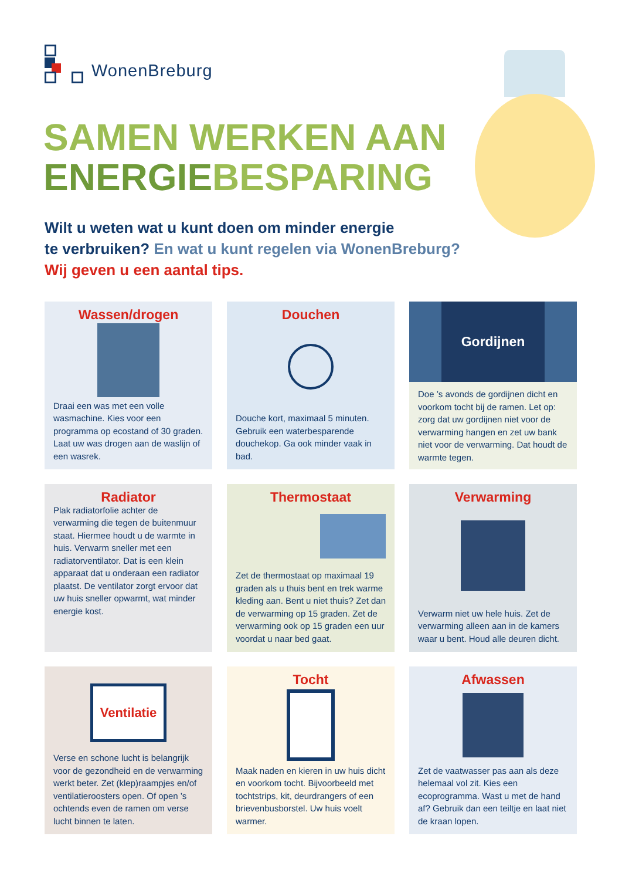WonenBreburg
SAMEN WERKEN AAN
ENERGIEBESPARING
Wilt u weten wat u kunt doen om minder energie
te verbruiken? En wat u kunt regelen via WonenBreburg?
Wij geven u een aantal tips.
Wassen/drogen
Draai een was met een volle wasmachine. Kies voor een programma op ecostand of 30 graden. Laat uw was drogen aan de waslijn of een wasrek.
Douchen
Douche kort, maximaal 5 minuten. Gebruik een waterbesparende douchekop. Ga ook minder vaak in bad.
Gordijnen
Doe ’s avonds de gordijnen dicht en voorkom tocht bij de ramen. Let op: zorg dat uw gordijnen niet voor de verwarming hangen en zet uw bank niet voor de verwarming. Dat houdt de warmte tegen.
Radiator
Plak radiatorfolie achter de verwarming die tegen de buitenmuur staat. Hiermee houdt u de warmte in huis. Verwarm sneller met een radiatorventilator. Dat is een klein apparaat dat u onderaan een radiator plaatst. De ventilator zorgt ervoor dat uw huis sneller opwarmt, wat minder energie kost.
Thermostaat
Zet de thermostaat op maximaal 19 graden als u thuis bent en trek warme kleding aan. Bent u niet thuis? Zet dan de verwarming op 15 graden. Zet de verwarming ook op 15 graden een uur voordat u naar bed gaat.
Verwarming
Verwarm niet uw hele huis. Zet de verwarming alleen aan in de kamers waar u bent. Houd alle deuren dicht.
Ventilatie
Verse en schone lucht is belangrijk voor de gezondheid en de verwarming werkt beter. Zet (klep)raampjes en/of ventilatieroosters open. Of open ’s ochtends even de ramen om verse lucht binnen te laten.
Tocht
Maak naden en kieren in uw huis dicht en voorkom tocht. Bijvoorbeeld met tochtstrips, kit, deurdrangers of een brievenbusborstel. Uw huis voelt warmer.
Afwassen
Zet de vaatwasser pas aan als deze helemaal vol zit. Kies een ecoprogramma. Wast u met de hand af? Gebruik dan een teiltje en laat niet de kraan lopen.